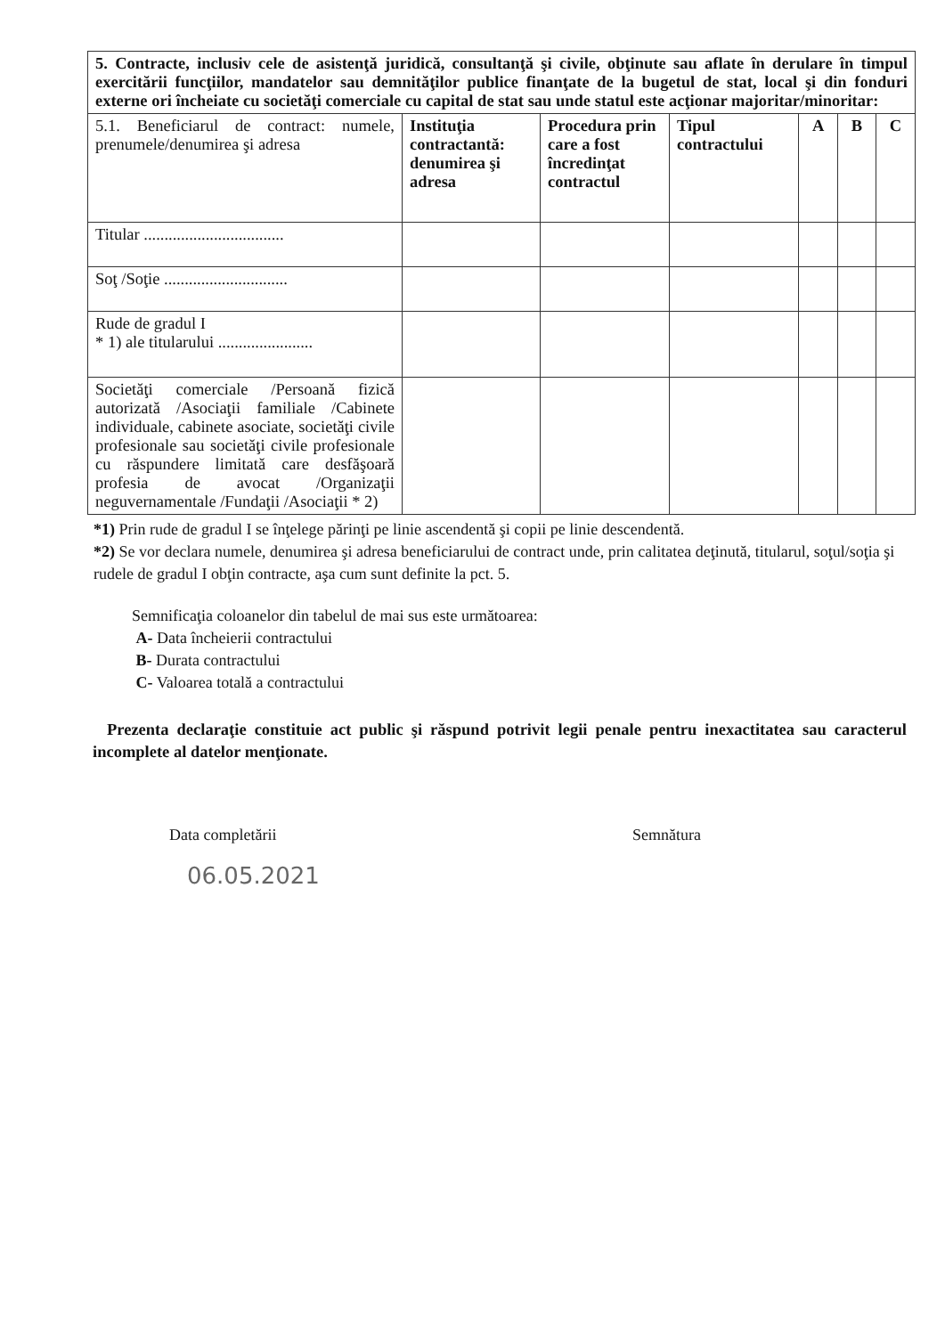| 5. Contracte, inclusiv cele de asistenţă juridică, consultanţă şi civile, obţinute sau aflate în derulare în timpul exercitării funcţiilor, mandatelor sau demnităţilor publice finanţate de la bugetul de stat, local şi din fonduri externe ori încheiate cu societăţi comerciale cu capital de stat sau unde statul este acţionar majoritar/minoritar: | | | | | | |
| --- | --- | --- | --- | --- | --- | --- |
| 5.1. Beneficiarul de contract: numele, prenumele/denumirea şi adresa | Instituţia contractantă: denumirea şi adresa | Procedura prin care a fost încredinţat contractul | Tipul contractului | A | B | C |
| Titular .................................. | | | | | | |
| Soţ /Soţie .............................. | | | | | | |
| Rude de gradul I * 1) ale titularului ....................... | | | | | | |
| Societăţi comerciale /Persoană fizică autorizată /Asociaţii familiale /Cabinete individuale, cabinete asociate, societăţi civile profesionale sau societăţi civile profesionale cu răspundere limitată care desfăşoară profesia de avocat /Organizaţii neguvernamentale /Fundaţii /Asociaţii * 2) | | | | | | |
*1) Prin rude de gradul I se înţelege părinţi pe linie ascendentă şi copii pe linie descendentă.
*2) Se vor declara numele, denumirea şi adresa beneficiarului de contract unde, prin calitatea deţinută, titularul, soţul/soţia şi rudele de gradul I obţin contracte, aşa cum sunt definite la pct. 5.
Semnificaţia coloanelor din tabelul de mai sus este următoarea:
A- Data încheierii contractului
B- Durata contractului
C- Valoarea totală a contractului
Prezenta declaraţie constituie act public şi răspund potrivit legii penale pentru inexactitatea sau caracterul incomplete al datelor menţionate.
Data completării Semnătura
06.05.2021